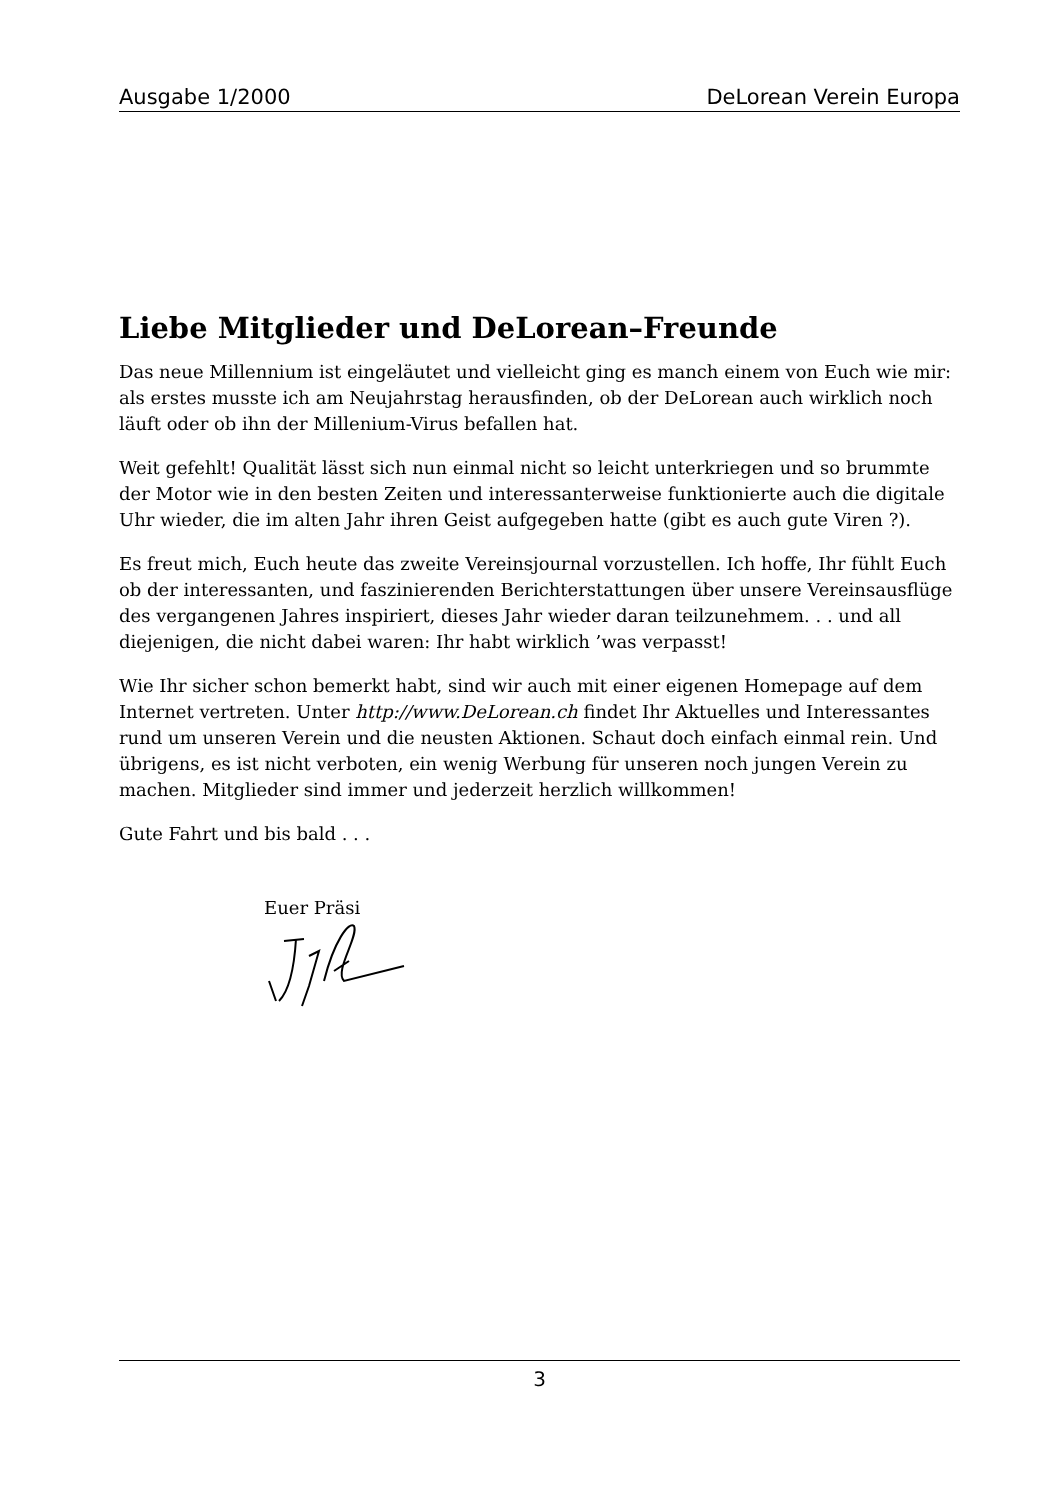Ausgabe 1/2000 DeLorean Verein Europa
Liebe Mitglieder und DeLorean–Freunde
Das neue Millennium ist eingeläutet und vielleicht ging es manch einem von Euch wie mir: als erstes musste ich am Neujahrstag herausfinden, ob der DeLorean auch wirklich noch läuft oder ob ihn der Millenium-Virus befallen hat.
Weit gefehlt! Qualität lässt sich nun einmal nicht so leicht unterkriegen und so brummte der Motor wie in den besten Zeiten und interessanterweise funktionierte auch die digitale Uhr wieder, die im alten Jahr ihren Geist aufgegeben hatte (gibt es auch gute Viren ?).
Es freut mich, Euch heute das zweite Vereinsjournal vorzustellen. Ich hoffe, Ihr fühlt Euch ob der interessanten, und faszinierenden Berichterstattungen über unsere Vereinsausflüge des vergangenen Jahres inspiriert, dieses Jahr wieder daran teilzunehmem. . . und all diejenigen, die nicht dabei waren: Ihr habt wirklich ’was verpasst!
Wie Ihr sicher schon bemerkt habt, sind wir auch mit einer eigenen Homepage auf dem Internet vertreten. Unter http://www.DeLorean.ch findet Ihr Aktuelles und Interessantes rund um unseren Verein und die neusten Aktionen. Schaut doch einfach einmal rein. Und übrigens, es ist nicht verboten, ein wenig Werbung für unseren noch jungen Verein zu machen. Mitglieder sind immer und jederzeit herzlich willkommen!
Gute Fahrt und bis bald . . .
Euer Präsi
3